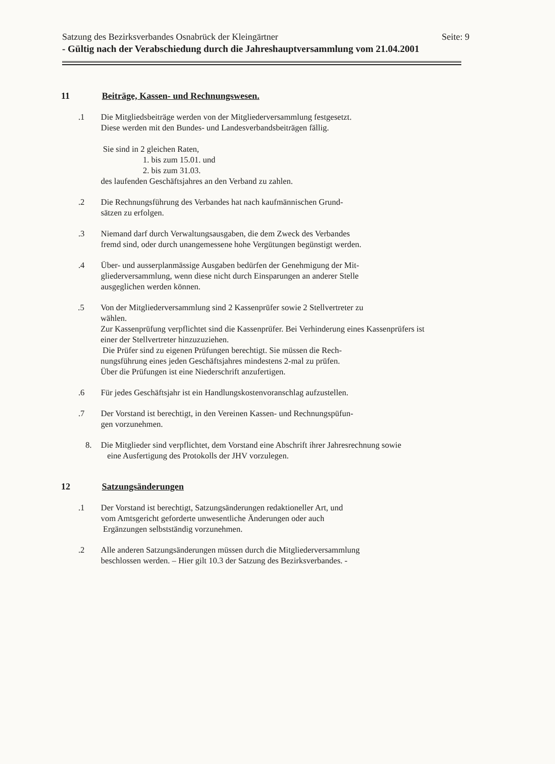Satzung des Bezirksverbandes Osnabrück der Kleingärtner Seite: 9
- Gültig nach der Verabschiedung durch die Jahreshauptversammlung vom 21.04.2001
11 Beiträge, Kassen- und Rechnungswesen.
.1 Die Mitgliedsbeiträge werden von der Mitgliederversammlung festgesetzt.
Diese werden mit den Bundes- und Landesverbandsbeiträgen fällig.
Sie sind in 2 gleichen Raten,
1. bis zum 15.01. und
2. bis zum 31.03.
des laufenden Geschäftsjahres an den Verband zu zahlen.
.2 Die Rechnungsführung des Verbandes hat nach kaufmännischen Grund-
sätzen zu erfolgen.
.3 Niemand darf durch Verwaltungsausgaben, die dem Zweck des Verbandes
fremd sind, oder durch unangemessene hohe Vergütungen begünstigt werden.
.4 Über- und ausserplanmässige Ausgaben bedürfen der Genehmigung der Mit-
gliederversammlung, wenn diese nicht durch Einsparungen an anderer Stelle
ausgeglichen werden können.
.5 Von der Mitgliederversammlung sind 2 Kassenprüfer sowie 2 Stellvertreter zu
wählen.
Zur Kassenprüfung verpflichtet sind die Kassenprüfer. Bei Verhinderung eines Kassenprüfers ist
einer der Stellvertreter hinzuzuziehen.
Die Prüfer sind zu eigenen Prüfungen berechtigt. Sie müssen die Rech-
nungsführung eines jeden Geschäftsjahres mindestens 2-mal zu prüfen.
Über die Prüfungen ist eine Niederschrift anzufertigen.
.6 Für jedes Geschäftsjahr ist ein Handlungskostenvoranschlag aufzustellen.
.7 Der Vorstand ist berechtigt, in den Vereinen Kassen- und Rechnungspüfun-
gen vorzunehmen.
8. Die Mitglieder sind verpflichtet, dem Vorstand eine Abschrift ihrer Jahresrechnung sowie
eine Ausfertigung des Protokolls der JHV vorzulegen.
12 Satzungsänderungen
.1 Der Vorstand ist berechtigt, Satzungsänderungen redaktioneller Art, und
vom Amtsgericht geforderte unwesentliche Änderungen oder auch
Ergänzungen selbstständig vorzunehmen.
.2 Alle anderen Satzungsänderungen müssen durch die Mitgliederversammlung
beschlossen werden. – Hier gilt 10.3 der Satzung des Bezirksverbandes. -